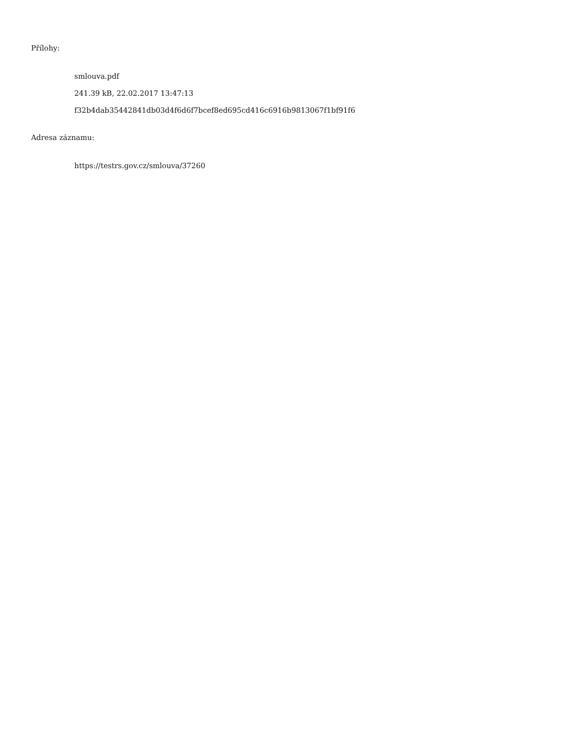Přílohy:
smlouva.pdf
241.39 kB, 22.02.2017 13:47:13
f32b4dab35442841db03d4f6d6f7bcef8ed695cd416c6916b9813067f1bf91f6
Adresa záznamu:
https://testrs.gov.cz/smlouva/37260